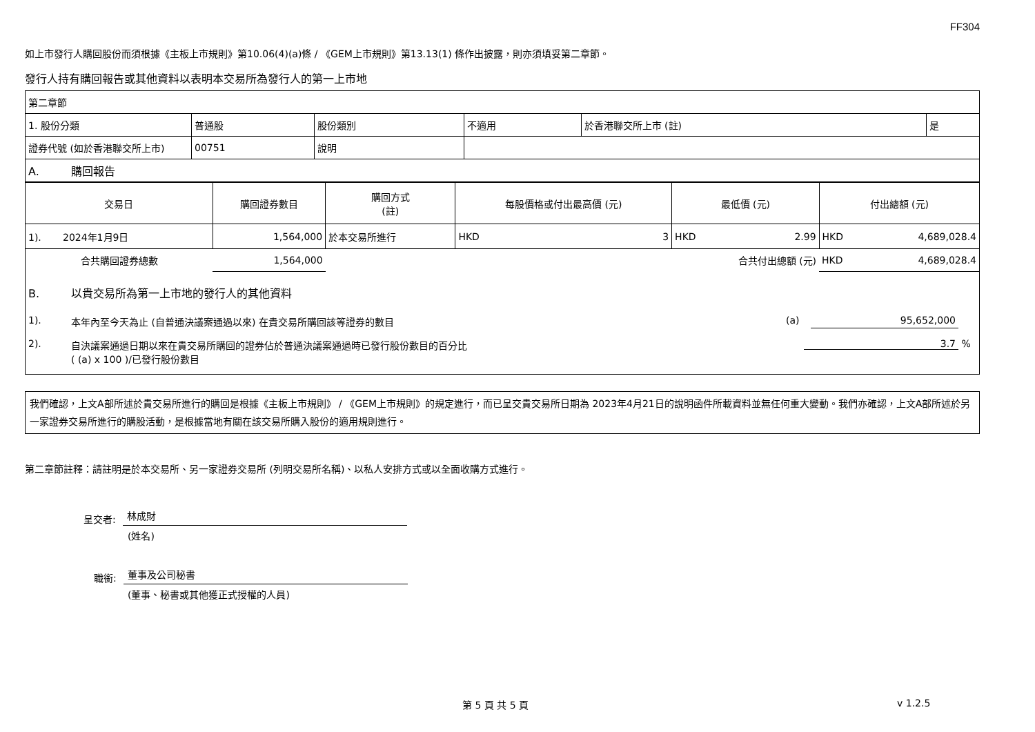FF304
如上市發行人購回股份而須根據《主板上市規則》第10.06(4)(a)條 / 《GEM上市規則》第13.13(1) 條作出披露，則亦須填妥第二章節。
發行人持有購回報告或其他資料以表明本交易所為發行人的第一上市地
| 第二章節 | | | | | |
| 1. 股份分類 | 普通股 | 股份類別 | 不適用 | 於香港聯交所上市 (註) | 是 |
| 證券代號 (如於香港聯交所上市) | 00751 | 說明 | | | |
| A. 購回報告 | | | | | |
| 交易日 | 購回證券數目 | 購回方式 (註) | 每股價格或付出最高價 (元) | | 最低價 (元) | | 付出總額 (元) | |
| 1). 2024年1月9日 | 1,564,000 | 於本交易所進行 | HKD | 3 | HKD | 2.99 | HKD | 4,689,028.4 |
| 合共購回證券總數 | 1,564,000 | | | | 合共付出總額 (元) | | HKD | 4,689,028.4 |
B. 以貴交易所為第一上市地的發行人的其他資料
1). 本年內至今天為止 (自普通決議案通過以來) 在貴交易所購回該等證券的數目 (a) 95,652,000
2). 自決議案通過日期以來在貴交易所購回的證券佔於普通決議案通過時已發行股份數目的百分比
( (a) x 100 )/已發行股份數目 3.7 %
我們確認，上文A部所述於貴交易所進行的購回是根據《主板上市規則》 / 《GEM上市規則》的規定進行，而已呈交貴交易所日期為 2023年4月21日的說明函件所載資料並無任何重大變動。我們亦確認，上文A部所述於另一家證券交易所進行的購股活動，是根據當地有關在該交易所購入股份的適用規則進行。
第二章節註釋：請註明是於本交易所、另一家證券交易所 (列明交易所名稱)、以私人安排方式或以全面收購方式進行。
呈交者: 林成財
(姓名)
職銜: 董事及公司秘書
(董事、秘書或其他獲正式授權的人員)
第 5 頁 共 5 頁 v 1.2.5